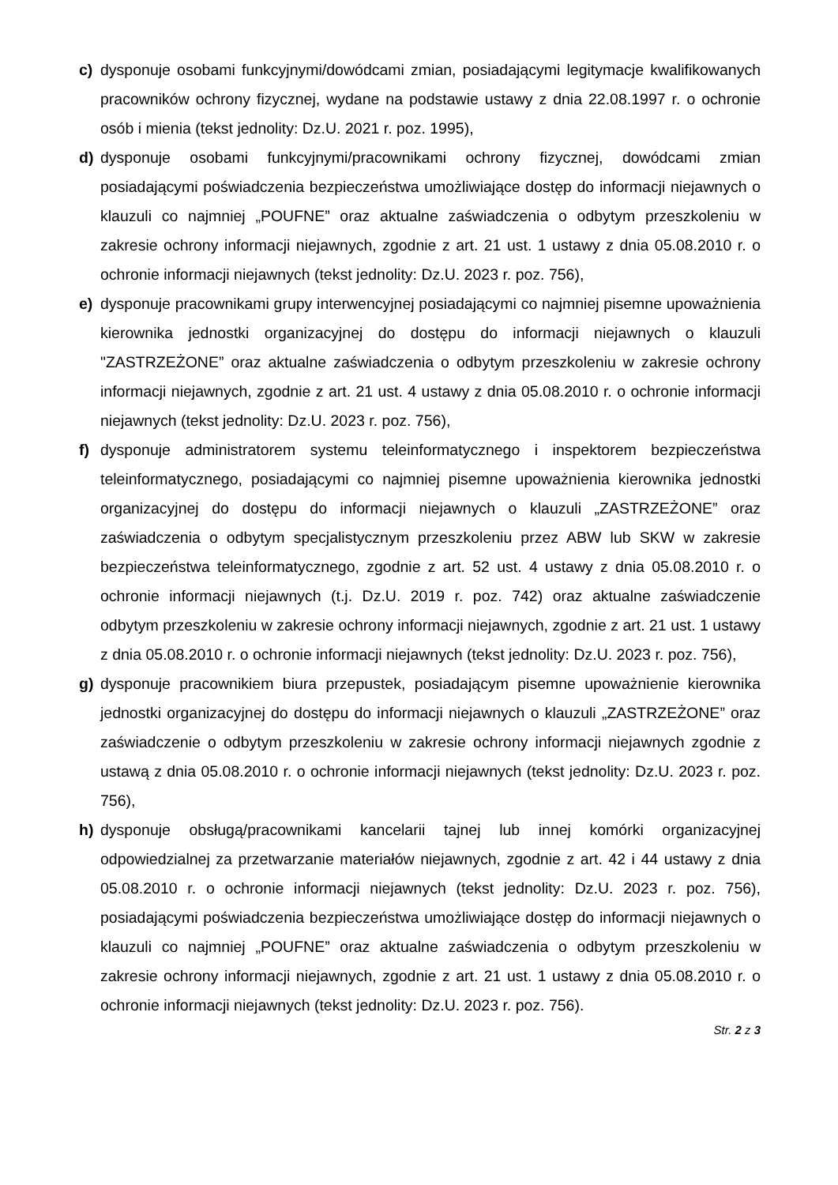c) dysponuje osobami funkcyjnymi/dowódcami zmian, posiadającymi legitymacje kwalifikowanych pracowników ochrony fizycznej, wydane na podstawie ustawy z dnia 22.08.1997 r. o ochronie osób i mienia (tekst jednolity: Dz.U. 2021 r. poz. 1995),
d) dysponuje osobami funkcyjnymi/pracownikami ochrony fizycznej, dowódcami zmian posiadającymi poświadczenia bezpieczeństwa umożliwiające dostęp do informacji niejawnych o klauzuli co najmniej „POUFNE” oraz aktualne zaświadczenia o odbytym przeszkoleniu w zakresie ochrony informacji niejawnych, zgodnie z art. 21 ust. 1 ustawy z dnia 05.08.2010 r. o ochronie informacji niejawnych (tekst jednolity: Dz.U. 2023 r. poz. 756),
e) dysponuje pracownikami grupy interwencyjnej posiadającymi co najmniej pisemne upoważnienia kierownika jednostki organizacyjnej do dostępu do informacji niejawnych o klauzuli "ZASTRZEŻONE” oraz aktualne zaświadczenia o odbytym przeszkoleniu w zakresie ochrony informacji niejawnych, zgodnie z art. 21 ust. 4 ustawy z dnia 05.08.2010 r. o ochronie informacji niejawnych (tekst jednolity: Dz.U. 2023 r. poz. 756),
f) dysponuje administratorem systemu teleinformatycznego i inspektorem bezpieczeństwa teleinformatycznego, posiadającymi co najmniej pisemne upoważnienia kierownika jednostki organizacyjnej do dostępu do informacji niejawnych o klauzuli „ZASTRZEŻONE” oraz zaświadczenia o odbytym specjalistycznym przeszkoleniu przez ABW lub SKW w zakresie bezpieczeństwa teleinformatycznego, zgodnie z art. 52 ust. 4 ustawy z dnia 05.08.2010 r. o ochronie informacji niejawnych (t.j. Dz.U. 2019 r. poz. 742) oraz aktualne zaświadczenie odbytym przeszkoleniu w zakresie ochrony informacji niejawnych, zgodnie z art. 21 ust. 1 ustawy z dnia 05.08.2010 r. o ochronie informacji niejawnych (tekst jednolity: Dz.U. 2023 r. poz. 756),
g) dysponuje pracownikiem biura przepustek, posiadającym pisemne upoważnienie kierownika jednostki organizacyjnej do dostępu do informacji niejawnych o klauzuli „ZASTRZEŻONE” oraz zaświadczenie o odbytym przeszkoleniu w zakresie ochrony informacji niejawnych zgodnie z ustawą z dnia 05.08.2010 r. o ochronie informacji niejawnych (tekst jednolity: Dz.U. 2023 r. poz. 756),
h) dysponuje obsługą/pracownikami kancelarii tajnej lub innej komórki organizacyjnej odpowiedzialnej za przetwarzanie materiałów niejawnych, zgodnie z art. 42 i 44 ustawy z dnia 05.08.2010 r. o ochronie informacji niejawnych (tekst jednolity: Dz.U. 2023 r. poz. 756), posiadającymi poświadczenia bezpieczeństwa umożliwiające dostęp do informacji niejawnych o klauzuli co najmniej „POUFNE” oraz aktualne zaświadczenia o odbytym przeszkoleniu w zakresie ochrony informacji niejawnych, zgodnie z art. 21 ust. 1 ustawy z dnia 05.08.2010 r. o ochronie informacji niejawnych (tekst jednolity: Dz.U. 2023 r. poz. 756).
Str. 2 z 3